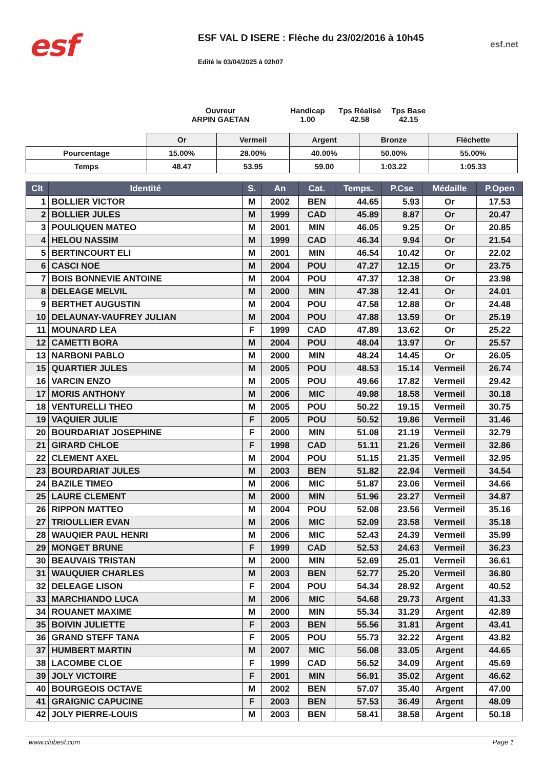esf
ESF VAL D ISERE : Flèche du 23/02/2016 à 10h45
Edité le 03/04/2025 à 02h07
esf.net
Ouvreur
ARPIN GAETAN
Handicap
1.00
Tps Réalisé
42.58
Tps Base
42.15
| | Or | Vermeil | Argent | Bronze | Fléchette |
| Pourcentage | 15.00% | 28.00% | 40.00% | 50.00% | 55.00% |
| Temps | 48.47 | 53.95 | 59.00 | 1:03.22 | 1:05.33 |
| Clt | Identité | S. | An | Cat. | Temps. | P.Cse | Médaille | P.Open |
| --- | --- | --- | --- | --- | --- | --- | --- | --- |
| 1 | BOLLIER VICTOR | M | 2002 | BEN | 44.65 | 5.93 | Or | 17.53 |
| 2 | BOLLIER JULES | M | 1999 | CAD | 45.89 | 8.87 | Or | 20.47 |
| 3 | POULIQUEN MATEO | M | 2001 | MIN | 46.05 | 9.25 | Or | 20.85 |
| 4 | HELOU NASSIM | M | 1999 | CAD | 46.34 | 9.94 | Or | 21.54 |
| 5 | BERTINCOURT ELI | M | 2001 | MIN | 46.54 | 10.42 | Or | 22.02 |
| 6 | CASCI NOE | M | 2004 | POU | 47.27 | 12.15 | Or | 23.75 |
| 7 | BOIS BONNEVIE ANTOINE | M | 2004 | POU | 47.37 | 12.38 | Or | 23.98 |
| 8 | DELEAGE MELVIL | M | 2000 | MIN | 47.38 | 12.41 | Or | 24.01 |
| 9 | BERTHET AUGUSTIN | M | 2004 | POU | 47.58 | 12.88 | Or | 24.48 |
| 10 | DELAUNAY-VAUFREY JULIAN | M | 2004 | POU | 47.88 | 13.59 | Or | 25.19 |
| 11 | MOUNARD LEA | F | 1999 | CAD | 47.89 | 13.62 | Or | 25.22 |
| 12 | CAMETTI BORA | M | 2004 | POU | 48.04 | 13.97 | Or | 25.57 |
| 13 | NARBONI PABLO | M | 2000 | MIN | 48.24 | 14.45 | Or | 26.05 |
| 15 | QUARTIER JULES | M | 2005 | POU | 48.53 | 15.14 | Vermeil | 26.74 |
| 16 | VARCIN ENZO | M | 2005 | POU | 49.66 | 17.82 | Vermeil | 29.42 |
| 17 | MORIS ANTHONY | M | 2006 | MIC | 49.98 | 18.58 | Vermeil | 30.18 |
| 18 | VENTURELLI THEO | M | 2005 | POU | 50.22 | 19.15 | Vermeil | 30.75 |
| 19 | VAQUIER JULIE | F | 2005 | POU | 50.52 | 19.86 | Vermeil | 31.46 |
| 20 | BOURDARIAT JOSEPHINE | F | 2000 | MIN | 51.08 | 21.19 | Vermeil | 32.79 |
| 21 | GIRARD CHLOE | F | 1998 | CAD | 51.11 | 21.26 | Vermeil | 32.86 |
| 22 | CLEMENT AXEL | M | 2004 | POU | 51.15 | 21.35 | Vermeil | 32.95 |
| 23 | BOURDARIAT JULES | M | 2003 | BEN | 51.82 | 22.94 | Vermeil | 34.54 |
| 24 | BAZILE TIMEO | M | 2006 | MIC | 51.87 | 23.06 | Vermeil | 34.66 |
| 25 | LAURE CLEMENT | M | 2000 | MIN | 51.96 | 23.27 | Vermeil | 34.87 |
| 26 | RIPPON MATTEO | M | 2004 | POU | 52.08 | 23.56 | Vermeil | 35.16 |
| 27 | TRIOULLIER EVAN | M | 2006 | MIC | 52.09 | 23.58 | Vermeil | 35.18 |
| 28 | WAUQIER PAUL HENRI | M | 2006 | MIC | 52.43 | 24.39 | Vermeil | 35.99 |
| 29 | MONGET BRUNE | F | 1999 | CAD | 52.53 | 24.63 | Vermeil | 36.23 |
| 30 | BEAUVAIS TRISTAN | M | 2000 | MIN | 52.69 | 25.01 | Vermeil | 36.61 |
| 31 | WAUQUIER CHARLES | M | 2003 | BEN | 52.77 | 25.20 | Vermeil | 36.80 |
| 32 | DELEAGE LISON | F | 2004 | POU | 54.34 | 28.92 | Argent | 40.52 |
| 33 | MARCHIANDO LUCA | M | 2006 | MIC | 54.68 | 29.73 | Argent | 41.33 |
| 34 | ROUANET MAXIME | M | 2000 | MIN | 55.34 | 31.29 | Argent | 42.89 |
| 35 | BOIVIN JULIETTE | F | 2003 | BEN | 55.56 | 31.81 | Argent | 43.41 |
| 36 | GRAND STEFF TANA | F | 2005 | POU | 55.73 | 32.22 | Argent | 43.82 |
| 37 | HUMBERT MARTIN | M | 2007 | MIC | 56.08 | 33.05 | Argent | 44.65 |
| 38 | LACOMBE CLOE | F | 1999 | CAD | 56.52 | 34.09 | Argent | 45.69 |
| 39 | JOLY VICTOIRE | F | 2001 | MIN | 56.91 | 35.02 | Argent | 46.62 |
| 40 | BOURGEOIS OCTAVE | M | 2002 | BEN | 57.07 | 35.40 | Argent | 47.00 |
| 41 | GRAIGNIC CAPUCINE | F | 2003 | BEN | 57.53 | 36.49 | Argent | 48.09 |
| 42 | JOLY PIERRE-LOUIS | M | 2003 | BEN | 58.41 | 38.58 | Argent | 50.18 |
www.clubesf.com Page 1